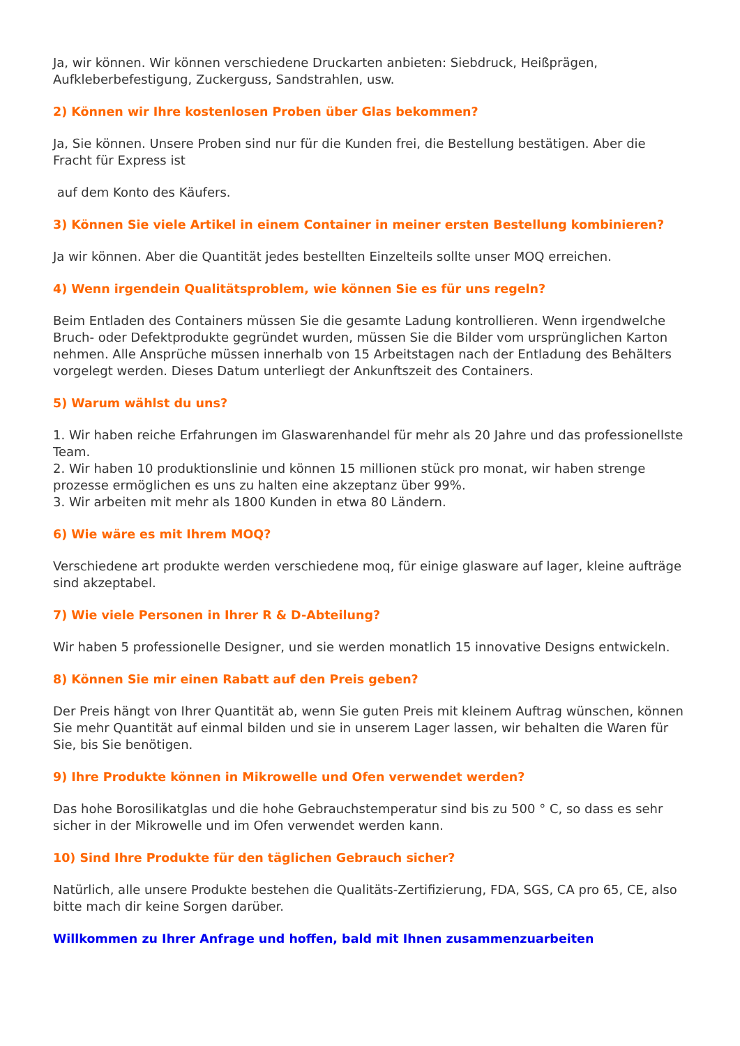Ja, wir können. Wir können verschiedene Druckarten anbieten: Siebdruck, Heißprägen, Aufkleberbefestigung, Zuckerguss, Sandstrahlen, usw.
2) Können wir Ihre kostenlosen Proben über Glas bekommen?
Ja, Sie können. Unsere Proben sind nur für die Kunden frei, die Bestellung bestätigen. Aber die Fracht für Express ist
auf dem Konto des Käufers.
3) Können Sie viele Artikel in einem Container in meiner ersten Bestellung kombinieren?
Ja wir können. Aber die Quantität jedes bestellten Einzelteils sollte unser MOQ erreichen.
4) Wenn irgendein Qualitätsproblem, wie können Sie es für uns regeln?
Beim Entladen des Containers müssen Sie die gesamte Ladung kontrollieren. Wenn irgendwelche Bruch- oder Defektprodukte gegründet wurden, müssen Sie die Bilder vom ursprünglichen Karton nehmen. Alle Ansprüche müssen innerhalb von 15 Arbeitstagen nach der Entladung des Behälters vorgelegt werden. Dieses Datum unterliegt der Ankunftszeit des Containers.
5) Warum wählst du uns?
1. Wir haben reiche Erfahrungen im Glaswarenhandel für mehr als 20 Jahre und das professionellste Team.
2. Wir haben 10 produktionslinie und können 15 millionen stück pro monat, wir haben strenge prozesse ermöglichen es uns zu halten eine akzeptanz über 99%.
3. Wir arbeiten mit mehr als 1800 Kunden in etwa 80 Ländern.
6) Wie wäre es mit Ihrem MOQ?
Verschiedene art produkte werden verschiedene moq, für einige glasware auf lager, kleine aufträge sind akzeptabel.
7) Wie viele Personen in Ihrer R & D-Abteilung?
Wir haben 5 professionelle Designer, und sie werden monatlich 15 innovative Designs entwickeln.
8) Können Sie mir einen Rabatt auf den Preis geben?
Der Preis hängt von Ihrer Quantität ab, wenn Sie guten Preis mit kleinem Auftrag wünschen, können Sie mehr Quantität auf einmal bilden und sie in unserem Lager lassen, wir behalten die Waren für Sie, bis Sie benötigen.
9) Ihre Produkte können in Mikrowelle und Ofen verwendet werden?
Das hohe Borosilikatglas und die hohe Gebrauchstemperatur sind bis zu 500 ° C, so dass es sehr sicher in der Mikrowelle und im Ofen verwendet werden kann.
10) Sind Ihre Produkte für den täglichen Gebrauch sicher?
Natürlich, alle unsere Produkte bestehen die Qualitäts-Zertifizierung, FDA, SGS, CA pro 65, CE, also bitte mach dir keine Sorgen darüber.
Willkommen zu Ihrer Anfrage und hoffen, bald mit Ihnen zusammenzuarbeiten